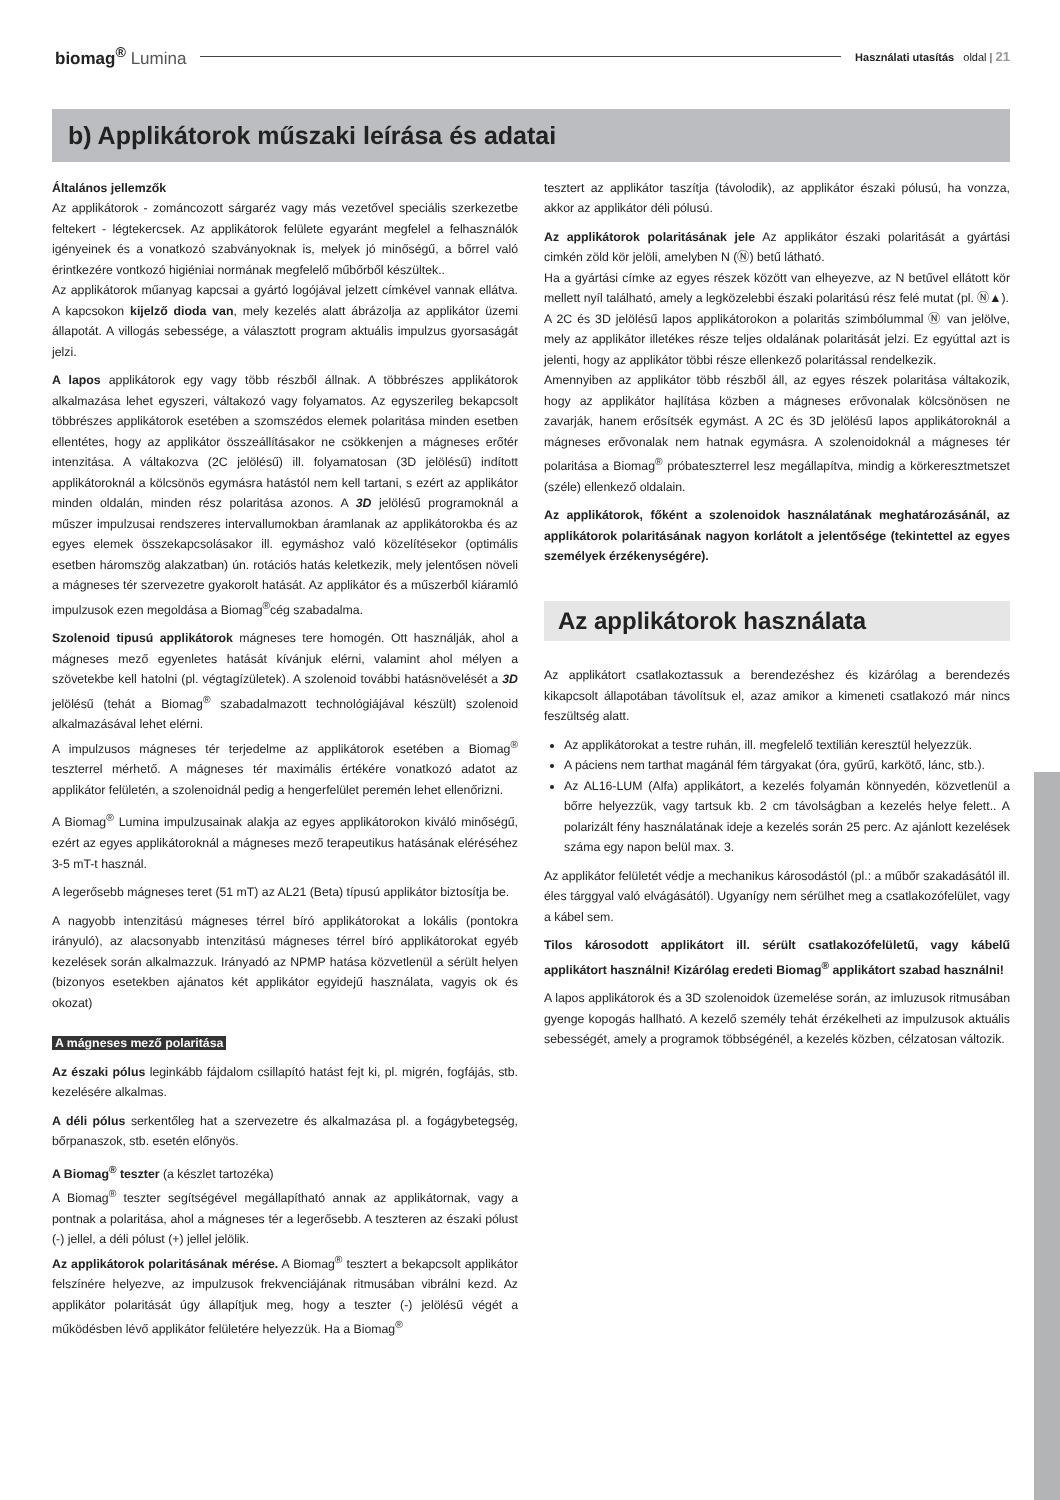biomag<sup>®</sup> Lumina
Használati utasítás oldal | 21
b) Applikátorok műszaki leírása és adatai
Általános jellemzők
Az applikátorok - zománcozott sárgaréz vagy más vezetővel speciális szerkezetbe feltekert - légtekercsek. Az applikátorok felülete egyaránt megfelel a felhasználók igényeinek és a vonatkozó szabványoknak is, melyek jó minőségű, a bőrrel való érintkezére vontkozó higiéniai normának megfelelő műbőrből készültek..
Az applikátorok műanyag kapcsai a gyártó logójával jelzett címkével vannak ellátva. A kapcsokon kijelző dioda van, mely kezelés alatt ábrázolja az applikátor üzemi állapotát. A villogás sebessége, a választott program aktuális impulzus gyorsaságát jelzi.
A lapos applikátorok egy vagy több részből állnak. A többrészes applikátorok alkalmazása lehet egyszeri, váltakozó vagy folyamatos. Az egyszerileg bekapcsolt többrészes applikátorok esetében a szomszédos elemek polaritása minden esetben ellentétes, hogy az applikátor összeállításakor ne csökkenjen a mágneses erőtér intenzitása. A váltakozva (2C jelölésű) ill. folyamatosan (3D jelölésű) indított applikátoroknál a kölcsönös egymásra hatástól nem kell tartani, s ezért az applikátor minden oldalán, minden rész polaritása azonos. A 3D jelölésű programoknál a műszer impulzusai rendszeres intervallumokban áramlanak az applikátorokba és az egyes elemek összekapcsolásakor ill. egymáshoz való közelítésekor (optimális esetben háromszög alakzatban) ún. rotációs hatás keletkezik, mely jelentősen növeli a mágneses tér szervezetre gyakorolt hatását. Az applikátor és a műszerből kiáramló impulzusok ezen megoldása a Biomag<sup>®</sup>cég szabadalma.
Szolenoid tipusú applikátorok mágneses tere homogén. Ott használják, ahol a mágneses mező egyenletes hatását kívánjuk elérni, valamint ahol mélyen a szövetekbe kell hatolni (pl. végtagízületek). A szolenoid további hatásnövelését a 3D jelölésű (tehát a Biomag<sup>®</sup> szabadalmazott technológiájával készült) szolenoid alkalmazásával lehet elérni.
A impulzusos mágneses tér terjedelme az applikátorok esetében a Biomag<sup>®</sup> teszterrel mérhető. A mágneses tér maximális értékére vonatkozó adatot az applikátor felületén, a szolenoidnál pedig a hengerfelület peremén lehet ellenőrizni.
A Biomag<sup>®</sup> Lumina impulzusainak alakja az egyes applikátorokon kiváló minőségű, ezért az egyes applikátoroknál a mágneses mező terapeutikus hatásának eléréséhez 3-5 mT-t használ.
A legerősebb mágneses teret (51 mT) az AL21 (Beta) típusú applikátor biztosítja be.
A nagyobb intenzitású mágneses térrel bíró applikátorokat a lokális (pontokra irányuló), az alacsonyabb intenzitású mágneses térrel bíró applikátorokat egyéb kezelések során alkalmazzuk. Irányadó az NPMP hatása közvetlenül a sérült helyen (bizonyos esetekben ajánatos két applikátor egyidejű használata, vagyis ok és okozat)
A mágneses mező polaritása
Az északi pólus leginkább fájdalom csillapító hatást fejt ki, pl. migrén, fogfájás, stb. kezelésére alkalmas.
A déli pólus serkentőleg hat a szervezetre és alkalmazása pl. a fogágybetegség, bőrpanaszok, stb. esetén előnyös.
A Biomag<sup>®</sup> teszter (a készlet tartozéka)
A Biomag<sup>®</sup> teszter segítségével megállapítható annak az applikátornak, vagy a pontnak a polaritása, ahol a mágneses tér a legerősebb. A teszteren az északi pólust (-) jellel, a déli pólust (+) jellel jelölik.
Az applikátorok polaritásának mérése. A Biomag<sup>®</sup> tesztert a bekapcsolt applikátor felszínére helyezve, az impulzusok frekvenciájának ritmusában vibrálni kezd. Az applikátor polaritását úgy állapítjuk meg, hogy a teszter (-) jelölésű végét a működésben lévő applikátor felületére helyezzük. Ha a Biomag<sup>®</sup>
tesztert az applikátor taszítja (távolodik), az applikátor északi pólusú, ha vonzza, akkor az applikátor déli pólusú.
Az applikátorok polaritásának jele Az applikátor északi polaritását a gyártási cimkén zöld kör jelöli, amelyben N (Ⓝ) betű látható.
Ha a gyártási címke az egyes részek között van elheyezve, az N betűvel ellátott kör mellett nyíl található, amely a legközelebbi északi polaritású rész felé mutat (pl. Ⓝ▲).
A 2C és 3D jelölésű lapos applikátorokon a polaritás szimbólummal Ⓝ van jelölve, mely az applikátor illetékes része teljes oldalának polaritását jelzi. Ez egyúttal azt is jelenti, hogy az applikátor többi része ellenkező polaritással rendelkezik.
Amennyiben az applikátor több részből áll, az egyes részek polaritása váltakozik, hogy az applikátor hajlítása közben a mágneses erővonalak kölcsönösen ne zavarják, hanem erősítsék egymást. A 2C és 3D jelölésű lapos applikátoroknál a mágneses erővonalak nem hatnak egymásra. A szolenoidoknál a mágneses tér polaritása a Biomag<sup>®</sup> próbateszterrel lesz megállapítva, mindig a körkeresztmetszet (széle) ellenkező oldalain.
Az applikátorok, főként a szolenoidok használatának meghatározásánál, az applikátorok polaritásának nagyon korlátolt a jelentősége (tekintettel az egyes személyek érzékenységére).
Az applikátorok használata
Az applikátort csatlakoztassuk a berendezéshez és kizárólag a berendezés kikapcsolt állapotában távolítsuk el, azaz amikor a kimeneti csatlakozó már nincs feszültség alatt.
Az applikátorokat a testre ruhán, ill. megfelelő textilián keresztül helyezzük.
A páciens nem tarthat magánál fém tárgyakat (óra, gyűrű, karkötő, lánc, stb.).
Az AL16-LUM (Alfa) applikátort, a kezelés folyamán könnyedén, közvetlenül a bőrre helyezzük, vagy tartsuk kb. 2 cm távolságban a kezelés helye felett.. A polarizált fény használatának ideje a kezelés során 25 perc. Az ajánlott kezelések száma egy napon belül max. 3.
Az applikátor felületét védje a mechanikus károsodástól (pl.: a műbőr szakadásától ill. éles tárggyal való elvágásától). Ugyanígy nem sérülhet meg a csatlakozófelület, vagy a kábel sem.
Tilos károsodott applikátort ill. sérült csatlakozófelületű, vagy kábelű applikátort használni! Kizárólag eredeti Biomag<sup>®</sup> applikátort szabad használni!
A lapos applikátorok és a 3D szolenoidok üzemelése során, az imluzusok ritmusában gyenge kopogás hallható. A kezelő személy tehát érzékelheti az impulzusok aktuális sebességét, amely a programok többségénél, a kezelés közben, célzatosan változik.